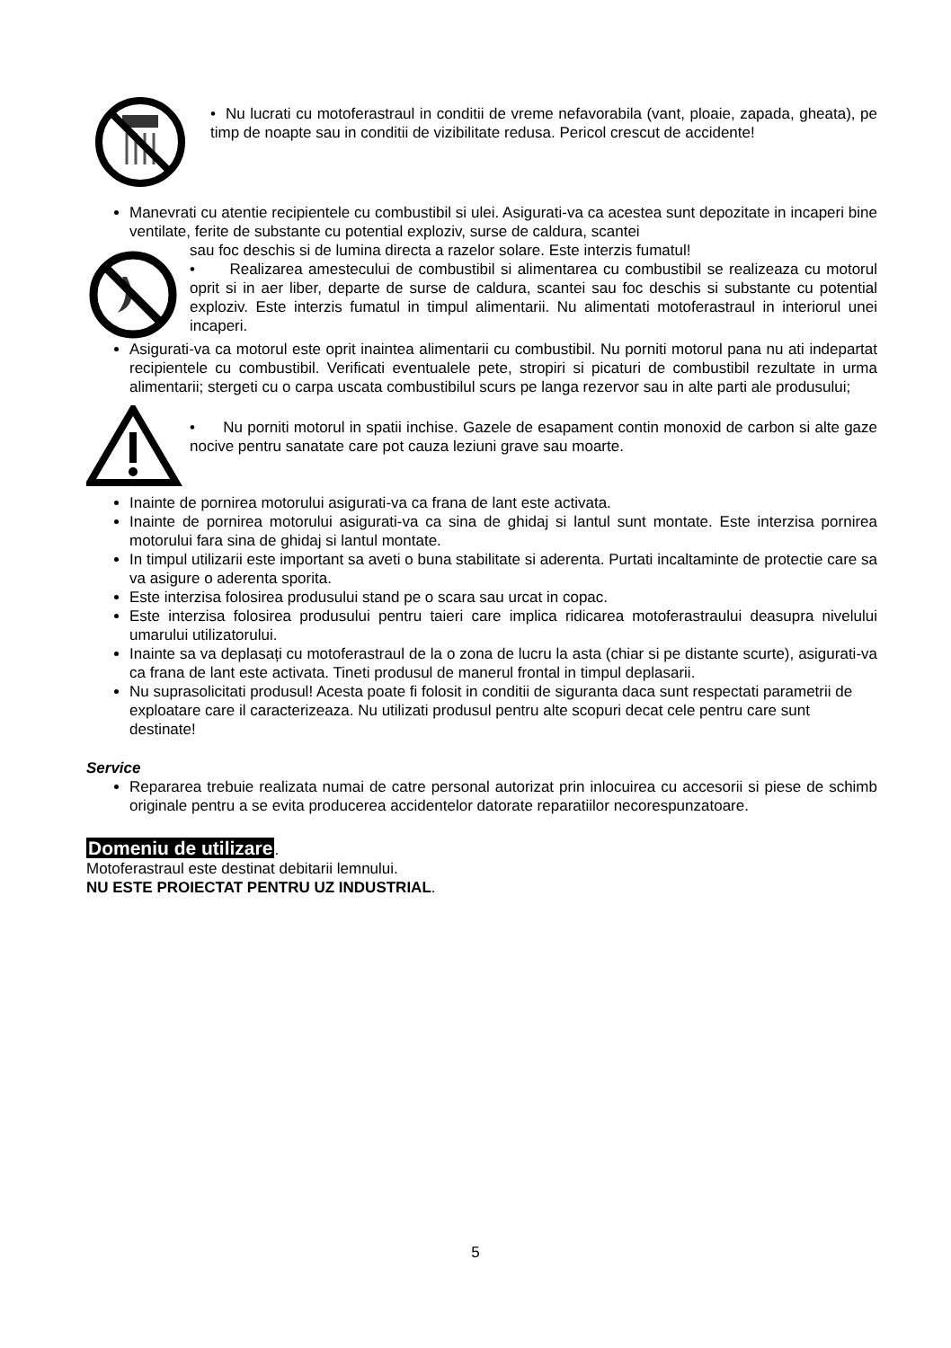• Nu lucrati cu motoferastraul in conditii de vreme nefavorabila (vant, ploaie, zapada, gheata), pe timp de noapte sau in conditii de vizibilitate redusa. Pericol crescut de accidente!
Manevrati cu atentie recipientele cu combustibil si ulei. Asigurati-va ca acestea sunt depozitate in incaperi bine ventilate, ferite de substante cu potential exploziv, surse de caldura, scantei
sau foc deschis si de lumina directa a razelor solare. Este interzis fumatul!
• Realizarea amestecului de combustibil si alimentarea cu combustibil se realizeaza cu motorul oprit si in aer liber, departe de surse de caldura, scantei sau foc deschis si substante cu potential exploziv. Este interzis fumatul in timpul alimentarii. Nu alimentati motoferastraul in interiorul unei incaperi.
Asigurati-va ca motorul este oprit inaintea alimentarii cu combustibil. Nu porniti motorul pana nu ati indepartat recipientele cu combustibil. Verificati eventualele pete, stropiri si picaturi de combustibil rezultate in urma alimentarii; stergeti cu o carpa uscata combustibilul scurs pe langa rezervor sau in alte parti ale produsului;
• Nu porniti motorul in spatii inchise. Gazele de esapament contin monoxid de carbon si alte gaze nocive pentru sanatate care pot cauza leziuni grave sau moarte.
Inainte de pornirea motorului asigurati-va ca frana de lant este activata.
Inainte de pornirea motorului asigurati-va ca sina de ghidaj si lantul sunt montate. Este interzisa pornirea motorului fara sina de ghidaj si lantul montate.
In timpul utilizarii este important sa aveti o buna stabilitate si aderenta. Purtati incaltaminte de protectie care sa va asigure o aderenta sporita.
Este interzisa folosirea produsului stand pe o scara sau urcat in copac.
Este interzisa folosirea produsului pentru taieri care implica ridicarea motoferastraului deasupra nivelului umarului utilizatorului.
Inainte sa va deplasați cu motoferastraul de la o zona de lucru la asta (chiar si pe distante scurte), asigurati-va ca frana de lant este activata. Tineti produsul de manerul frontal in timpul deplasarii.
Nu suprasolicitati produsul! Acesta poate fi folosit in conditii de siguranta daca sunt respectati parametrii de exploatare care il caracterizeaza. Nu utilizati produsul pentru alte scopuri decat cele pentru care sunt destinate!
Service
Repararea trebuie realizata numai de catre personal autorizat prin inlocuirea cu accesorii si piese de schimb originale pentru a se evita producerea accidentelor datorate reparatiilor necorespunzatoare.
Domeniu de utilizare.
Motoferastraul este destinat debitarii lemnului.
NU ESTE PROIECTAT PENTRU UZ INDUSTRIAL.
5